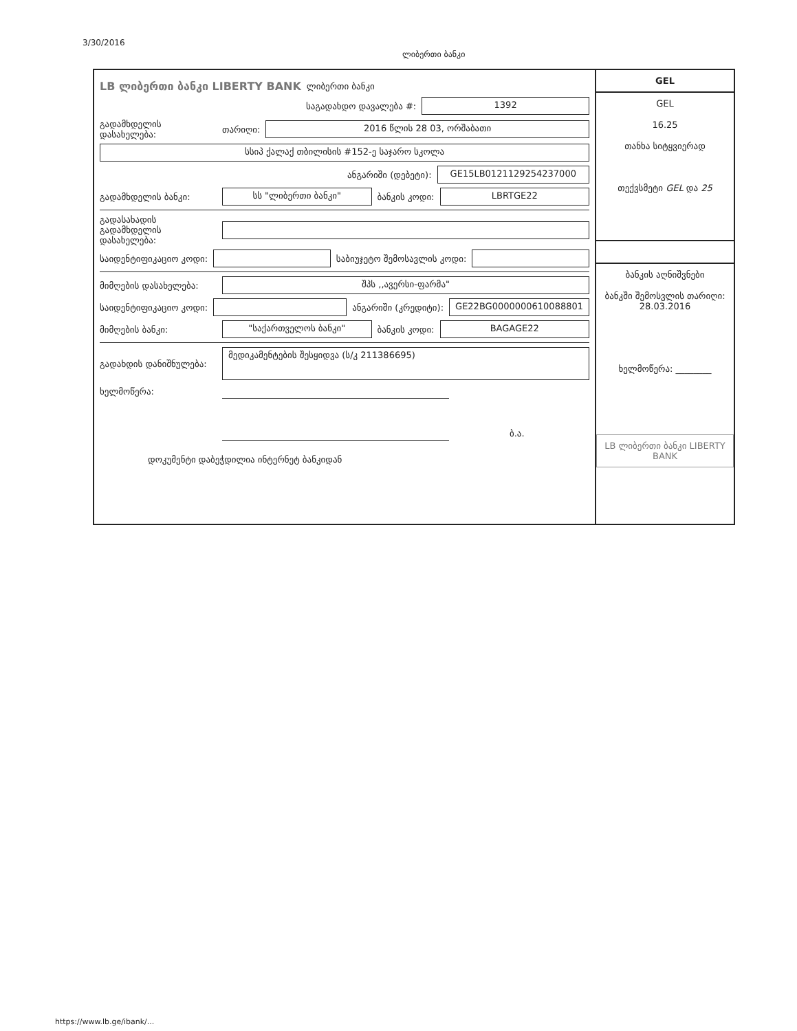3/30/2016
ლიბერთი ბანკი
LB ლიბერთი ბანკი LIBERTY BANK ლიბერთი ბანკი
საგადახდო დავალება #: 1392
გადამხდელის დასახელება: თარიღი: 2016 წლის 28 03, ორშაბათი
სსიპ ქალაქ თბილისის #152-ე საჯარო სკოლა
ანგარიში (დებეტი): GE15LB0121129254237000
გადამხდელის ბანკი: სს "ლიბერთი ბანკი" ბანკის კოდი: LBRTGE22
გადასახადის გადამხდელის დასახელება:
საიდენტიფიკაციო კოდი: საბიუჯეტო შემოსავლის კოდი:
მიმღების დასახელება: შპს ,,ავერსი-ფარმა"
საიდენტიფიკაციო კოდი: ანგარიში (კრედიტი): GE22BG0000000610088801
მიმღების ბანკი: "საქართველოს ბანკი" ბანკის კოდი: BAGAGE22
გადახდის დანიშნულება: მედიკამენტების შესყიდვა (ს/კ 211386695)
ხელმოწერა:
ბ.ა.
დოკუმენტი დაბეჭდილია ინტერნეტ ბანკიდან
GEL
GEL
16.25
თანხა სიტყვიერად
თექვსმეტი GEL და 25
ბანკის აღნიშვნები
ბანკში შემოსვლის თარიღი: 28.03.2016
ხელმოწერა: ________
LB ლიბერთი ბანკი LIBERTY BANK
https://www.lb.ge/ibank/...